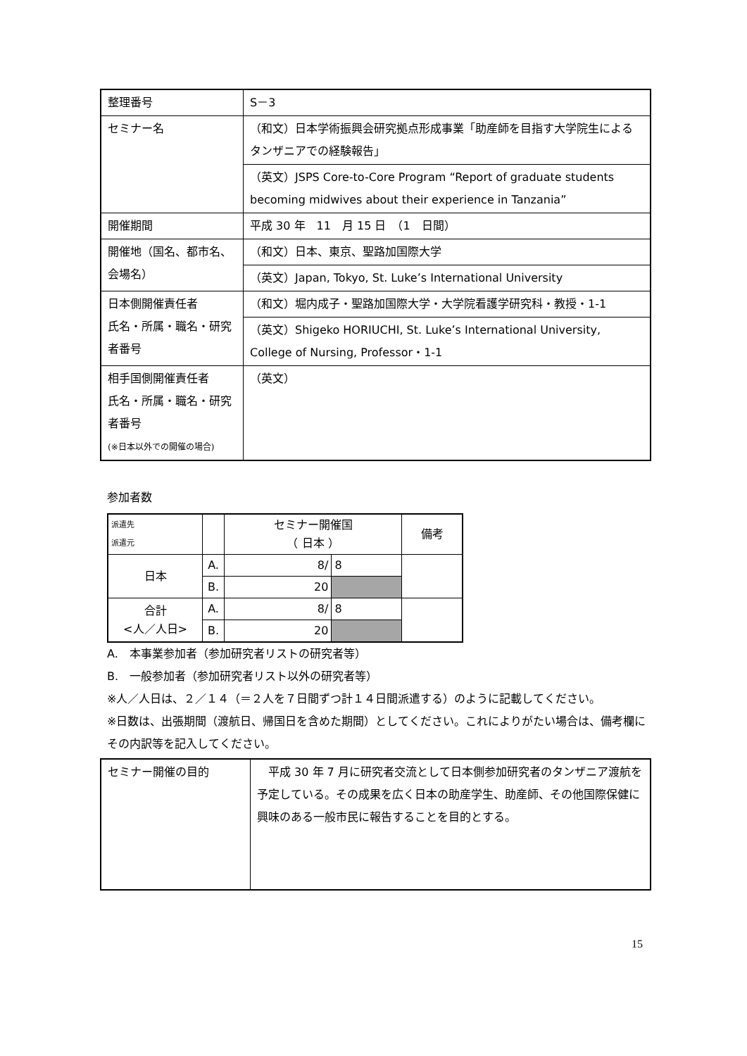| 整理番号 | S－3 |
| セミナー名 | （和文）日本学術振興会研究拠点形成事業「助産師を目指す大学院生によるタンザニアでの経験報告」 |
| | （英文）JSPS Core-to-Core Program “Report of graduate students becoming midwives about their experience in Tanzania” |
| 開催期間 | 平成 30 年 11 月 15 日 （1 日間） |
| 開催地（国名、都市名、会場名） | （和文）日本、東京、聖路加国際大学 |
| | （英文）Japan, Tokyo, St. Luke’s International University |
| 日本側開催責任者 氏名・所属・職名・研究者番号 | （和文）堀内成子・聖路加国際大学・大学院看護学研究科・教授・1-1 |
| | （英文）Shigeko HORIUCHI, St. Luke’s International University, College of Nursing, Professor・1-1 |
| 相手国側開催責任者 氏名・所属・職名・研究者番号 (※日本以外での開催の場合) | （英文） |
参加者数
| 派遣先 派遣元 | | セミナー開催国 （ 日本 ） | | 備考 |
| --- | --- | --- | --- | --- |
| 日本 | A. | 8/ | 8 | |
| | B. | 20 | | |
| 合計 <人／人日> | A. | 8/ | 8 | |
| | B. | 20 | | |
A.　本事業参加者（参加研究者リストの研究者等）
B.　一般参加者（参加研究者リスト以外の研究者等）
※人／人日は、２／１４（＝２人を７日間ずつ計１４日間派遣する）のように記載してください。
※日数は、出張期間（渡航日、帰国日を含めた期間）としてください。これによりがたい場合は、備考欄にその内訳等を記入してください。
| セミナー開催の目的 | 平成 30 年 7 月に研究者交流として日本側参加研究者のタンザニア渡航を予定している。その成果を広く日本の助産学生、助産師、その他国際保健に興味のある一般市民に報告することを目的とする。 |
15